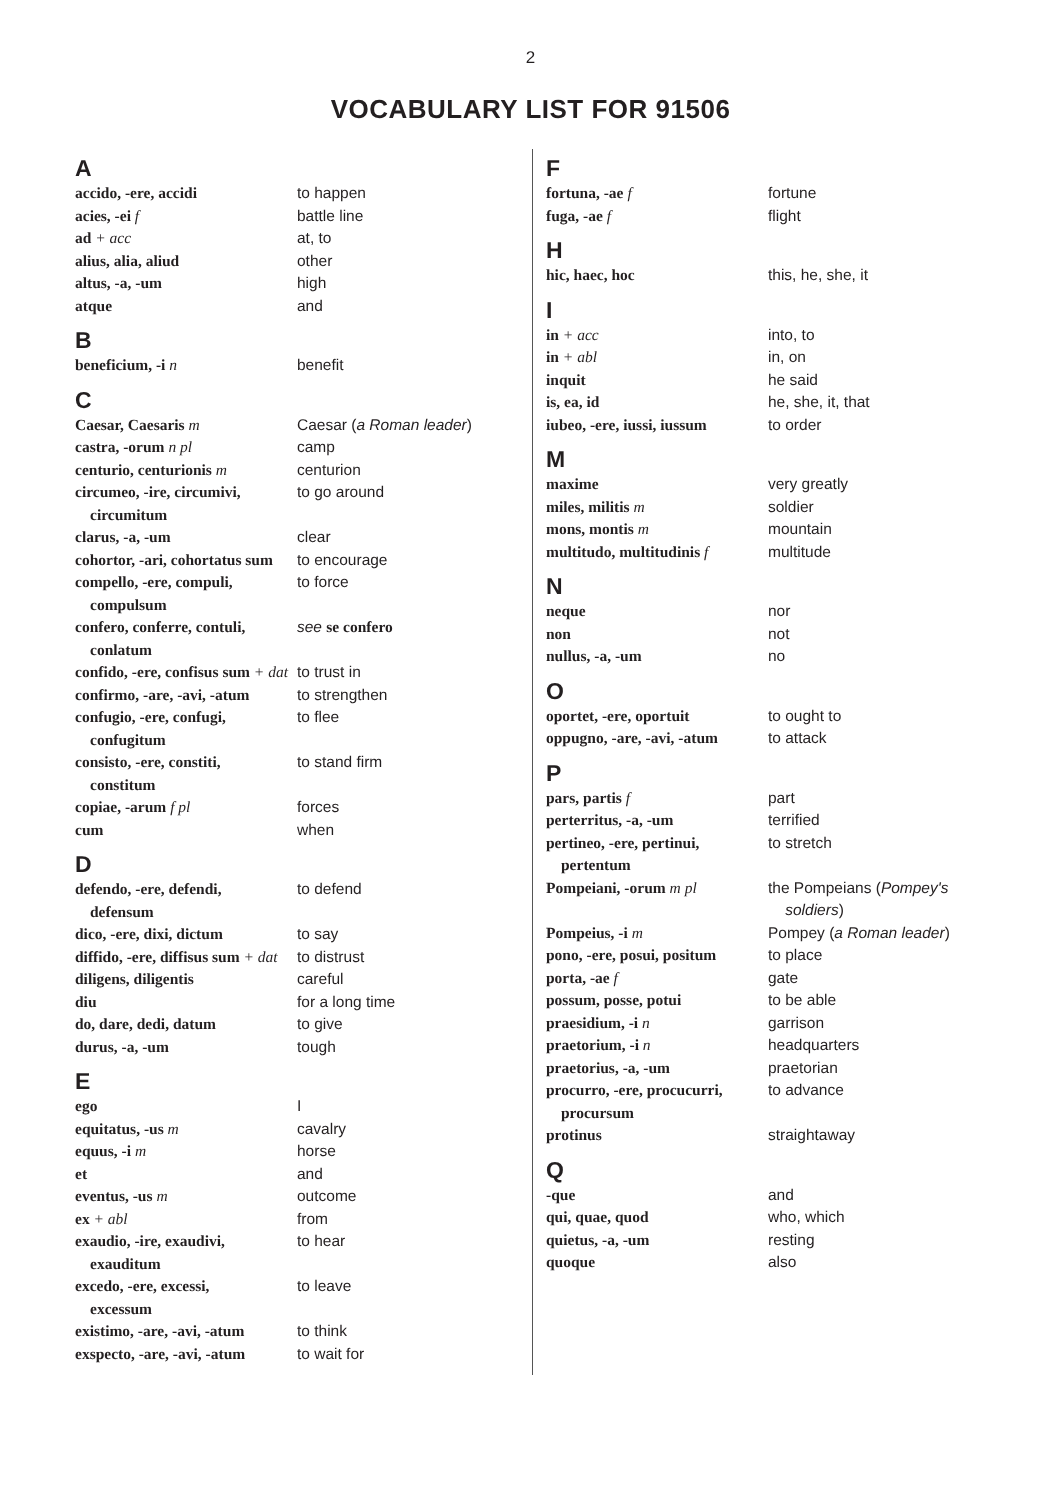2
VOCABULARY LIST FOR 91506
A
| accido, -ere, accidi | to happen |
| acies, -ei f | battle line |
| ad + acc | at, to |
| alius, alia, aliud | other |
| altus, -a, -um | high |
| atque | and |
B
| beneficium, -i n | benefit |
C
| Caesar, Caesaris m | Caesar ( a Roman leader ) |
| castra, -orum n pl | camp |
| centurio, centurionis m | centurion |
| circumeo, -ire, circumivi, circumitum | to go around |
| clarus, -a, -um | clear |
| cohortor, -ari, cohortatus sum | to encourage |
| compello, -ere, compuli, compulsum | to force |
| confero, conferre, contuli, conlatum | see se confero |
| confido, -ere, confisus sum + dat | to trust in |
| confirmo, -are, -avi, -atum | to strengthen |
| confugio, -ere, confugi, confugitum | to flee |
| consisto, -ere, constiti, constitum | to stand firm |
| copiae, -arum f pl | forces |
| cum | when |
D
| defendo, -ere, defendi, defensum | to defend |
| dico, -ere, dixi, dictum | to say |
| diffido, -ere, diffisus sum + dat | to distrust |
| diligens, diligentis | careful |
| diu | for a long time |
| do, dare, dedi, datum | to give |
| durus, -a, -um | tough |
E
| ego | I |
| equitatus, -us m | cavalry |
| equus, -i m | horse |
| et | and |
| eventus, -us m | outcome |
| ex + abl | from |
| exaudio, -ire, exaudivi, exauditum | to hear |
| excedo, -ere, excessi, excessum | to leave |
| existimo, -are, -avi, -atum | to think |
| exspecto, -are, -avi, -atum | to wait for |
F
| fortuna, -ae f | fortune |
| fuga, -ae f | flight |
H
| hic, haec, hoc | this, he, she, it |
I
| in + acc | into, to |
| in + abl | in, on |
| inquit | he said |
| is, ea, id | he, she, it, that |
| iubeo, -ere, iussi, iussum | to order |
M
| maxime | very greatly |
| miles, militis m | soldier |
| mons, montis m | mountain |
| multitudo, multitudinis f | multitude |
N
| neque | nor |
| non | not |
| nullus, -a, -um | no |
O
| oportet, -ere, oportuit | to ought to |
| oppugno, -are, -avi, -atum | to attack |
P
| pars, partis f | part |
| perterritus, -a, -um | terrified |
| pertineo, -ere, pertinui, pertentum | to stretch |
| Pompeiani, -orum m pl | the Pompeians ( Pompey's soldiers ) |
| Pompeius, -i m | Pompey ( a Roman leader ) |
| pono, -ere, posui, positum | to place |
| porta, -ae f | gate |
| possum, posse, potui | to be able |
| praesidium, -i n | garrison |
| praetorium, -i n | headquarters |
| praetorius, -a, -um | praetorian |
| procurro, -ere, procucurri, procursum | to advance |
| protinus | straightaway |
Q
| -que | and |
| qui, quae, quod | who, which |
| quietus, -a, -um | resting |
| quoque | also |